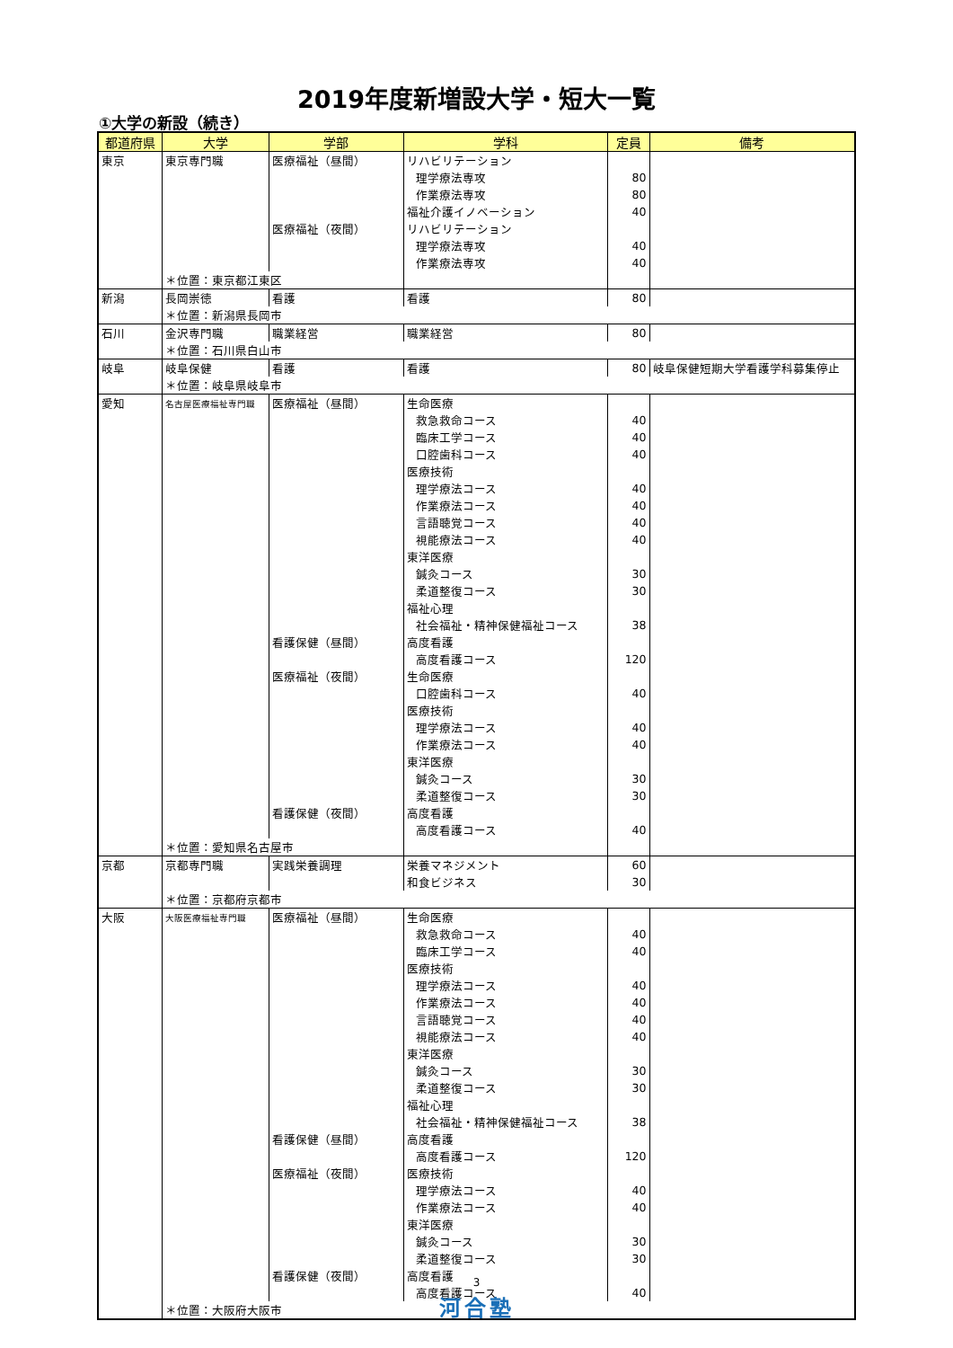2019年度新増設大学・短大一覧
①大学の新設（続き）
| 都道府県 | 大学 | 学部 | 学科 | 定員 | 備考 |
| --- | --- | --- | --- | --- | --- |
| 東京 | 東京専門職 | 医療福祉（昼間） | リハビリテーション | | |
| | | | 理学療法専攻 | 80 | |
| | | | 作業療法専攻 | 80 | |
| | | | 福祉介護イノベーション | 40 | |
| | | 医療福祉（夜間） | リハビリテーション | | |
| | | | 理学療法専攻 | 40 | |
| | | | 作業療法専攻 | 40 | |
| | ＊位置：東京都江東区 | | | | |
| 新潟 | 長岡崇徳 | 看護 | 看護 | 80 | |
| | ＊位置：新潟県長岡市 | | | | |
| 石川 | 金沢専門職 | 職業経営 | 職業経営 | 80 | |
| | ＊位置：石川県白山市 | | | | |
| 岐阜 | 岐阜保健 | 看護 | 看護 | 80 | 岐阜保健短期大学看護学科募集停止 |
| | ＊位置：岐阜県岐阜市 | | | | |
| 愛知 | 名古屋医療福祉専門職 | 医療福祉（昼間） | 生命医療 | | |
| | | | 救急救命コース | 40 | |
| | | | 臨床工学コース | 40 | |
| | | | 口腔歯科コース | 40 | |
| | | | 医療技術 | | |
| | | | 理学療法コース | 40 | |
| | | | 作業療法コース | 40 | |
| | | | 言語聴覚コース | 40 | |
| | | | 視能療法コース | 40 | |
| | | | 東洋医療 | | |
| | | | 鍼灸コース | 30 | |
| | | | 柔道整復コース | 30 | |
| | | | 福祉心理 | | |
| | | | 社会福祉・精神保健福祉コース | 38 | |
| | | 看護保健（昼間） | 高度看護 | | |
| | | | 高度看護コース | 120 | |
| | | 医療福祉（夜間） | 生命医療 | | |
| | | | 口腔歯科コース | 40 | |
| | | | 医療技術 | | |
| | | | 理学療法コース | 40 | |
| | | | 作業療法コース | 40 | |
| | | | 東洋医療 | | |
| | | | 鍼灸コース | 30 | |
| | | | 柔道整復コース | 30 | |
| | | 看護保健（夜間） | 高度看護 | | |
| | | | 高度看護コース | 40 | |
| | ＊位置：愛知県名古屋市 | | | | |
| 京都 | 京都専門職 | 実践栄養調理 | 栄養マネジメント | 60 | |
| | | | 和食ビジネス | 30 | |
| | ＊位置：京都府京都市 | | | | |
| 大阪 | 大阪医療福祉専門職 | 医療福祉（昼間） | 生命医療 | | |
| | | | 救急救命コース | 40 | |
| | | | 臨床工学コース | 40 | |
| | | | 医療技術 | | |
| | | | 理学療法コース | 40 | |
| | | | 作業療法コース | 40 | |
| | | | 言語聴覚コース | 40 | |
| | | | 視能療法コース | 40 | |
| | | | 東洋医療 | | |
| | | | 鍼灸コース | 30 | |
| | | | 柔道整復コース | 30 | |
| | | | 福祉心理 | | |
| | | | 社会福祉・精神保健福祉コース | 38 | |
| | | 看護保健（昼間） | 高度看護 | | |
| | | | 高度看護コース | 120 | |
| | | 医療福祉（夜間） | 医療技術 | | |
| | | | 理学療法コース | 40 | |
| | | | 作業療法コース | 40 | |
| | | | 東洋医療 | | |
| | | | 鍼灸コース | 30 | |
| | | | 柔道整復コース | 30 | |
| | | 看護保健（夜間） | 高度看護 | | |
| | | | 高度看護コース | 40 | |
| | ＊位置：大阪府大阪市 | | | | |
3
河合塾